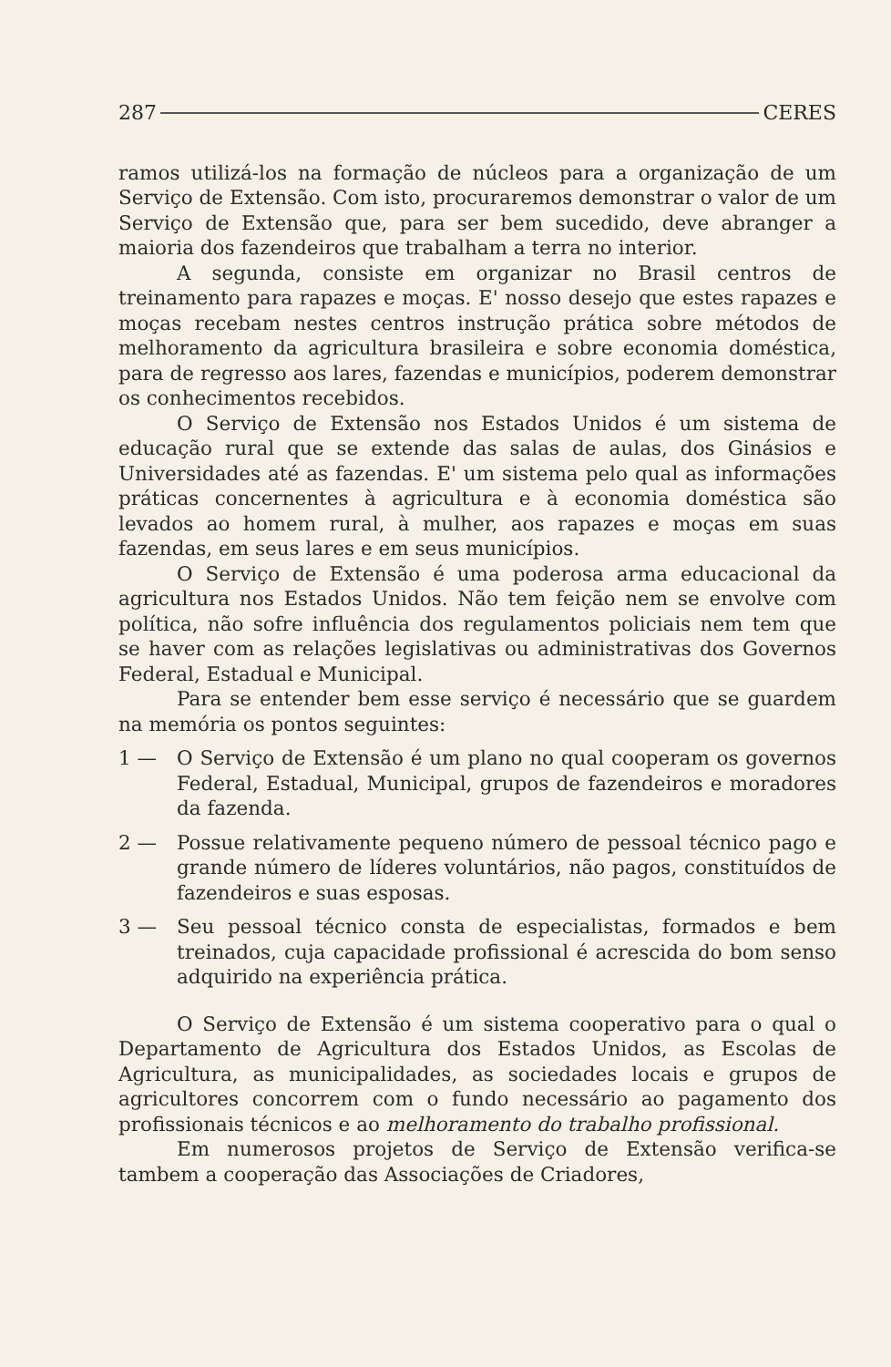287 CERES
ramos utilizá-los na formação de núcleos para a organização de um Serviço de Extensão. Com isto, procuraremos demonstrar o valor de um Serviço de Extensão que, para ser bem sucedido, deve abranger a maioria dos fazendeiros que trabalham a terra no interior.
A segunda, consiste em organizar no Brasil centros de treinamento para rapazes e moças. E' nosso desejo que estes rapazes e moças recebam nestes centros instrução prática sobre métodos de melhoramento da agricultura brasileira e sobre economia doméstica, para de regresso aos lares, fazendas e municípios, poderem demonstrar os conhecimentos recebidos.
O Serviço de Extensão nos Estados Unidos é um sistema de educação rural que se extende das salas de aulas, dos Ginásios e Universidades até as fazendas. E' um sistema pelo qual as informações práticas concernentes à agricultura e à economia doméstica são levados ao homem rural, à mulher, aos rapazes e moças em suas fazendas, em seus lares e em seus municípios.
O Serviço de Extensão é uma poderosa arma educacional da agricultura nos Estados Unidos. Não tem feição nem se envolve com política, não sofre influência dos regulamentos policiais nem tem que se haver com as relações legislativas ou administrativas dos Governos Federal, Estadual e Municipal.
Para se entender bem esse serviço é necessário que se guardem na memória os pontos seguintes:
1 — O Serviço de Extensão é um plano no qual cooperam os governos Federal, Estadual, Municipal, grupos de fazendeiros e moradores da fazenda.
2 — Possue relativamente pequeno número de pessoal técnico pago e grande número de líderes voluntários, não pagos, constituídos de fazendeiros e suas esposas.
3 — Seu pessoal técnico consta de especialistas, formados e bem treinados, cuja capacidade profissional é acrescida do bom senso adquirido na experiência prática.
O Serviço de Extensão é um sistema cooperativo para o qual o Departamento de Agricultura dos Estados Unidos, as Escolas de Agricultura, as municipalidades, as sociedades locais e grupos de agricultores concorrem com o fundo necessário ao pagamento dos profissionais técnicos e ao melhoramento do trabalho profissional.
Em numerosos projetos de Serviço de Extensão verifica-se tambem a cooperação das Associações de Criadores,